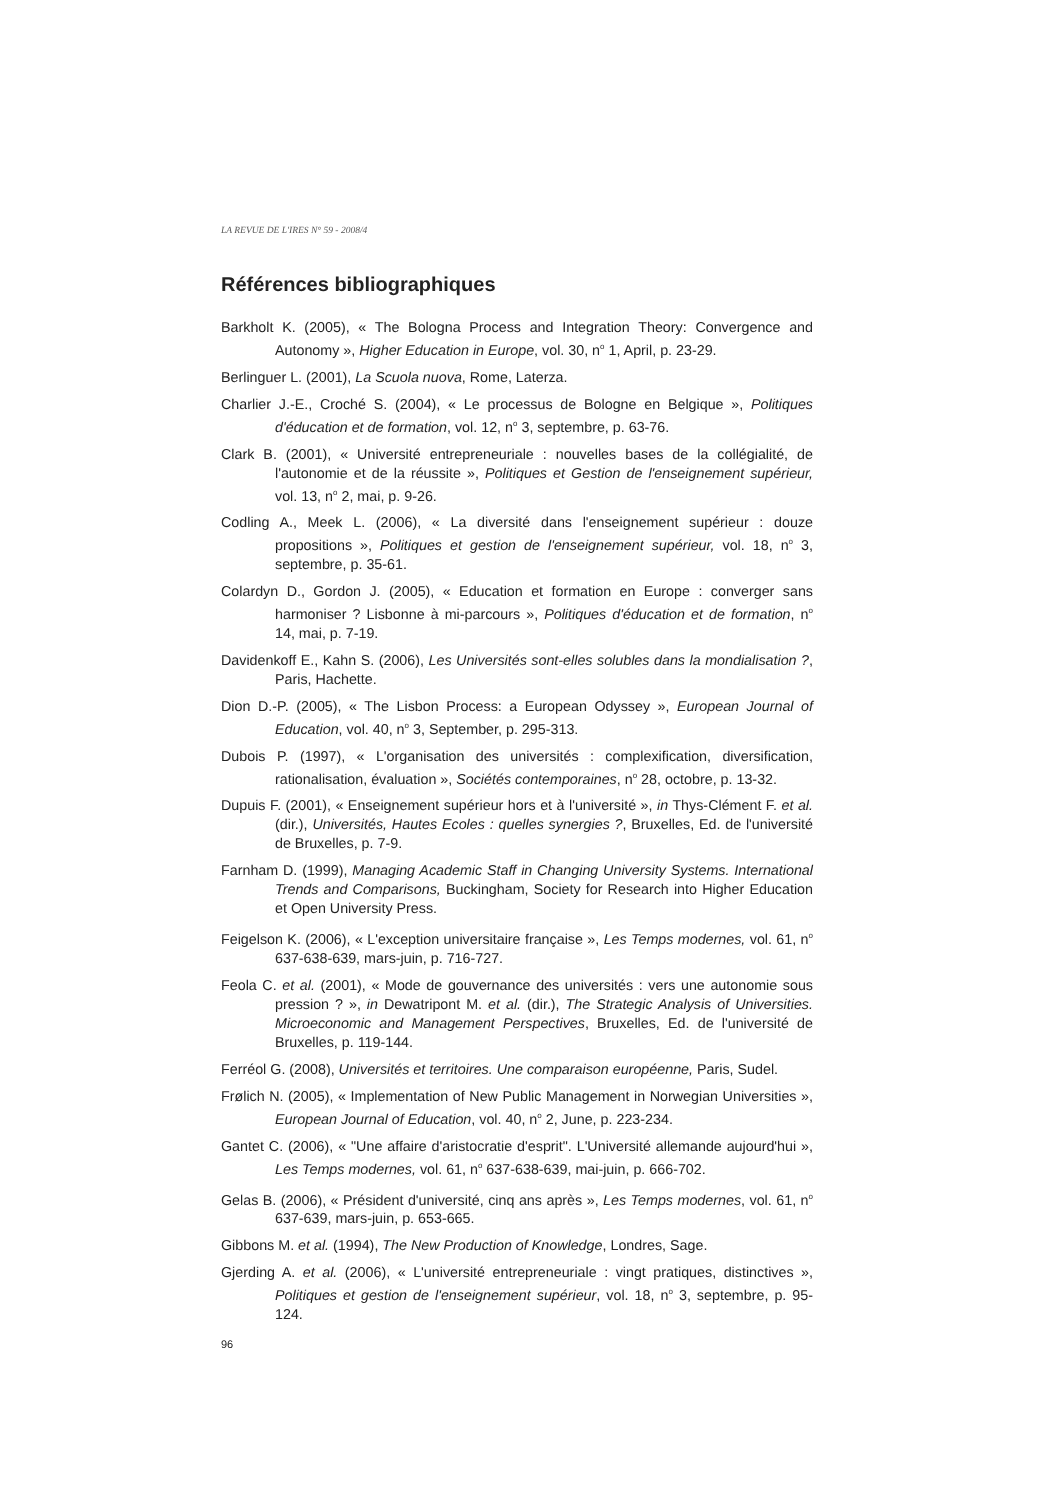LA REVUE DE L'IRES N° 59 - 2008/4
Références bibliographiques
Barkholt K. (2005), « The Bologna Process and Integration Theory: Convergence and Autonomy », Higher Education in Europe, vol. 30, n<sup>o</sup> 1, April, p. 23-29.
Berlinguer L. (2001), La Scuola nuova, Rome, Laterza.
Charlier J.-E., Croché S. (2004), « Le processus de Bologne en Belgique », Politiques d'éducation et de formation, vol. 12, n<sup>o</sup> 3, septembre, p. 63-76.
Clark B. (2001), « Université entrepreneuriale : nouvelles bases de la collégialité, de l'autonomie et de la réussite », Politiques et Gestion de l'enseignement supérieur, vol. 13, n<sup>o</sup> 2, mai, p. 9-26.
Codling A., Meek L. (2006), « La diversité dans l'enseignement supérieur : douze propositions », Politiques et gestion de l'enseignement supérieur, vol. 18, n<sup>o</sup> 3, septembre, p. 35-61.
Colardyn D., Gordon J. (2005), « Education et formation en Europe : converger sans harmoniser ? Lisbonne à mi-parcours », Politiques d'éducation et de formation, n<sup>o</sup> 14, mai, p. 7-19.
Davidenkoff E., Kahn S. (2006), Les Universités sont-elles solubles dans la mondialisation ?, Paris, Hachette.
Dion D.-P. (2005), « The Lisbon Process: a European Odyssey », European Journal of Education, vol. 40, n<sup>o</sup> 3, September, p. 295-313.
Dubois P. (1997), « L'organisation des universités : complexification, diversification, rationalisation, évaluation », Sociétés contemporaines, n<sup>o</sup> 28, octobre, p. 13-32.
Dupuis F. (2001), « Enseignement supérieur hors et à l'université », in Thys-Clément F. et al. (dir.), Universités, Hautes Ecoles : quelles synergies ?, Bruxelles, Ed. de l'université de Bruxelles, p. 7-9.
Farnham D. (1999), Managing Academic Staff in Changing University Systems. International Trends and Comparisons, Buckingham, Society for Research into Higher Education et Open University Press.
Feigelson K. (2006), « L'exception universitaire française », Les Temps modernes, vol. 61, n<sup>o</sup> 637-638-639, mars-juin, p. 716-727.
Feola C. et al. (2001), « Mode de gouvernance des universités : vers une autonomie sous pression ? », in Dewatripont M. et al. (dir.), The Strategic Analysis of Universities. Microeconomic and Management Perspectives, Bruxelles, Ed. de l'université de Bruxelles, p. 119-144.
Ferréol G. (2008), Universités et territoires. Une comparaison européenne, Paris, Sudel.
Frølich N. (2005), « Implementation of New Public Management in Norwegian Universities », European Journal of Education, vol. 40, n<sup>o</sup> 2, June, p. 223-234.
Gantet C. (2006), « "Une affaire d'aristocratie d'esprit". L'Université allemande aujourd'hui », Les Temps modernes, vol. 61, n<sup>o</sup> 637-638-639, mai-juin, p. 666-702.
Gelas B. (2006), « Président d'université, cinq ans après », Les Temps modernes, vol. 61, n<sup>o</sup> 637-639, mars-juin, p. 653-665.
Gibbons M. et al. (1994), The New Production of Knowledge, Londres, Sage.
Gjerding A. et al. (2006), « L'université entrepreneuriale : vingt pratiques, distinctives », Politiques et gestion de l'enseignement supérieur, vol. 18, n<sup>o</sup> 3, septembre, p. 95-124.
96